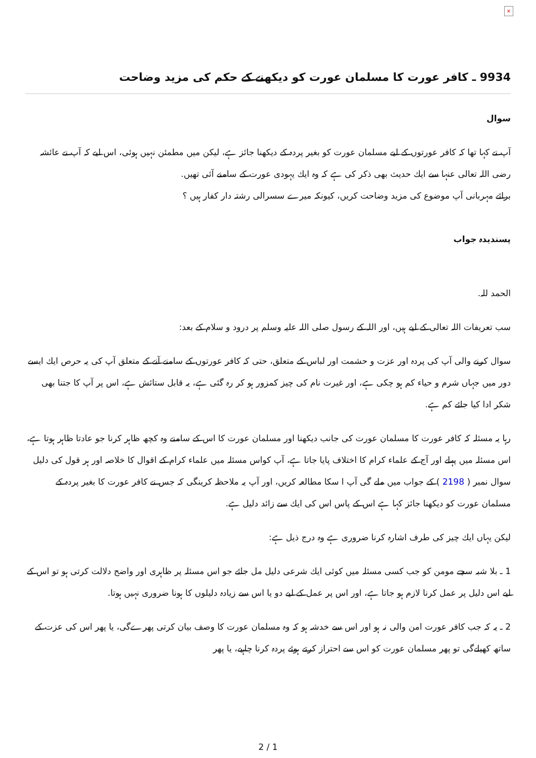×
9934 ـ كافر عورت كا مسلمان عورت كو ديكھنے كے حكم كى مزيد وضاحت
سوال
آپ نے كہا تھا كہ كافر عورتوں كے ليے مسلمان عورت كو بغير پردہ كے ديكھنا جائز ہے، ليكن ميں مطمئن نہيں ہوئى، اس ليے كہ آپ نے عائشہ رضى اللہ تعالى عنہا سے ايك حديث بھى ذكر كى ہے كہ وہ ايك يہودى عورت كے سامنے آئى تھيں.
برائے مہربانى آپ موضوع كى مزيد وضاحت كريں، كيونكہ ميرے سسرالى رشتہ دار كفار ہيں ؟
پسنديدہ جواب
الحمد للہ.
سب تعريفات اللہ تعالى كے ليے ہيں، اور اللہ كے رسول صلى اللہ عليہ وسلم پر درود و سلام كے بعد:
سوال كرنے والى آپ كى پردہ اور عزت و حشمت اور لباس كے متعلق، حتى كہ كافر عورتوں كے سامنے آنے كے متعلق آپ كى يہ حرص ايك ايسے دور ميں جہاں شرم و حياء كم ہو چكى ہے، اور غيرت نام كى چيز كمزور ہو كر رہ گئى ہے، يہ قابل ستائش ہے، اس پر آپ كا جتنا بھى شكر ادا كيا جائے كم ہے.
رہا يہ مسئلہ كہ كافر عورت كا مسلمان عورت كى جانب ديكھنا اور مسلمان عورت كا اس كے سامنے وہ كچھ ظاہر كرنا جو عادتا ظاہر ہوتا ہے، اس مسئلہ ميں پہلے اور آج كے علماء كرام كا اختلاف پايا جاتا ہے، آپ كواس مسئلہ ميں علماء كرام كے اقوال كا خلاصہ اور ہر قول كى دليل سوال نمبر ( 2198 ) كے جواب ميں ملے گى آپ ا سكا مطالعہ كريں، اور آپ يہ ملاحظہ كرينگى كہ جس نے كافر عورت كا بغير پردہ كے مسلمان عورت كو ديكھنا جائز كہا ہے اس كے پاس اس كى ايك سے زائد دليل ہے.
ليكن يہاں ايك چيز كى طرف اشارہ كرنا ضرورى ہے وہ درج ذيل ہے:
1 ـ بلا شبہ سچے مومن كو جب كسى مسئلہ ميں كوئى ايك شرعى دليل مل جائے جو اس مسئلہ پر ظاہرى اور واضح دلالت كرتى ہو تو اس كے ليے اس دليل پر عمل كرنا لازم ہو جاتا ہے، اور اس پر عمل كے ليے دو يا اس سے زيادہ دليلوں كا ہونا ضرورى نہيں ہوتا.
2 ـ يہ كہ جب كافر عورت امن والى نہ ہو اور اس سے خدشہ ہو كہ وہ مسلمان عورت كا وصف بيان كرتى پھرےگى، يا پھر اس كى عزت كے ساتھ كھيلےگى تو پھر مسلمان عورت كو اس سے احتراز كرتے ہوئے پردہ كرنا چاہيے، يا پھر
2 / 1